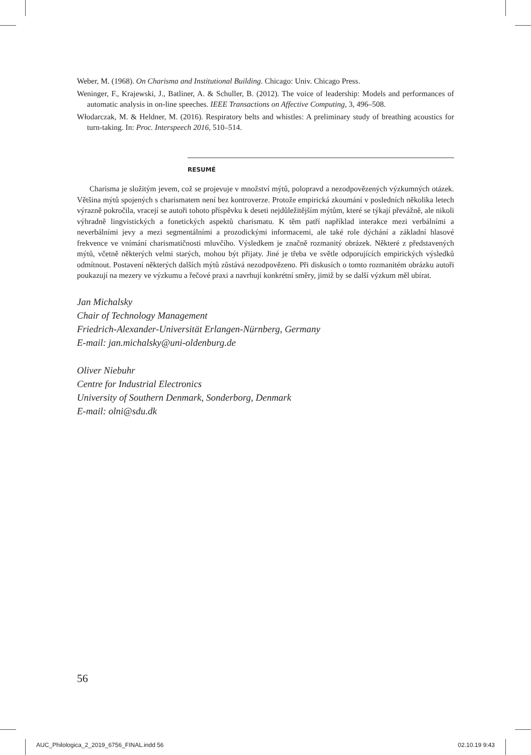Weber, M. (1968). On Charisma and Institutional Building. Chicago: Univ. Chicago Press.
Weninger, F., Krajewski, J., Batliner, A. & Schuller, B. (2012). The voice of leadership: Models and performances of automatic analysis in on-line speeches. IEEE Transactions on Affective Computing, 3, 496–508.
Włodarczak, M. & Heldner, M. (2016). Respiratory belts and whistles: A preliminary study of breathing acoustics for turn-taking. In: Proc. Interspeech 2016, 510–514.
RESUMÉ
Charisma je složitým jevem, což se projevuje v množství mýtů, polopravd a nezodpovězených výzkumných otázek. Většina mýtů spojených s charismatem není bez kontroverze. Protože empirická zkoumání v posledních několika letech výrazně pokročila, vracejí se autoři tohoto příspěvku k deseti nejdůležitějším mýtům, které se týkají převážně, ale nikoli výhradně lingvistických a fonetických aspektů charismatu. K těm patří například interakce mezi verbálními a neverbálními jevy a mezi segmentálními a prozodickými informacemi, ale také role dýchání a základní hlasové frekvence ve vnímání charismatičnosti mluvčího. Výsledkem je značně rozmanitý obrázek. Některé z představených mýtů, včetně některých velmi starých, mohou být přijaty. Jiné je třeba ve světle odporujících empirických výsledků odmítnout. Postavení některých dalších mýtů zůstává nezodpovězeno. Při diskusích o tomto rozmanitém obrázku autoři poukazují na mezery ve výzkumu a řečové praxi a navrhují konkrétní směry, jimiž by se další výzkum měl ubírat.
Jan Michalsky
Chair of Technology Management
Friedrich-Alexander-Universität Erlangen-Nürnberg, Germany
E-mail: jan.michalsky@uni-oldenburg.de
Oliver Niebuhr
Centre for Industrial Electronics
University of Southern Denmark, Sonderborg, Denmark
E-mail: olni@sdu.dk
56
AUC_Philologica_2_2019_6756_FINAL.indd 56 02.10.19 9:43